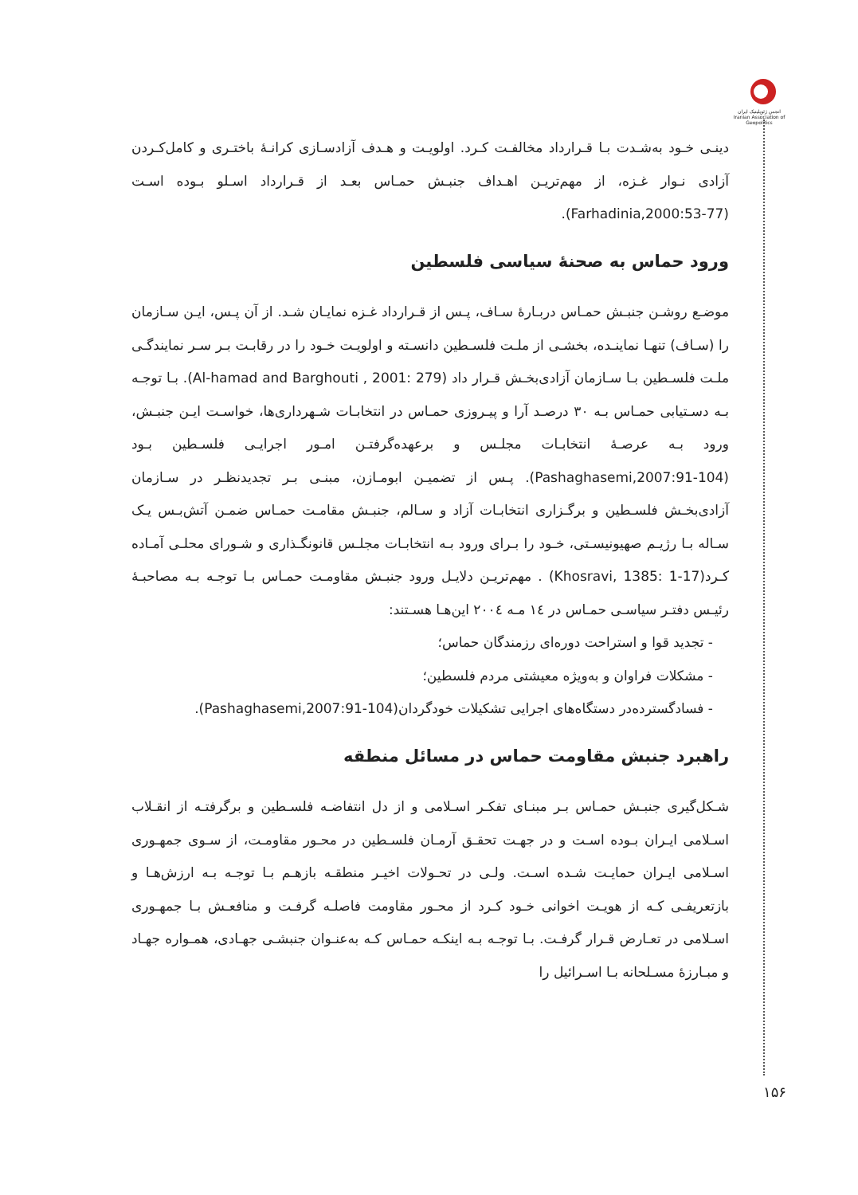انجمن ژئوپلیتیک ایران
Iranian Association of Geopolitics
دینـی خـود به‌شـدت بـا قـرارداد مخالفـت کـرد. اولویـت و هـدف آزادسـازی کرانـۀ باختـری و کامل‌کـردن آزادی نـوار غـزه، از مهم‌تریـن اهـداف جنبـش حمـاس بعـد از قـرارداد اسـلو بـوده اسـت (Farhadinia,2000:53-77).
ورود حماس به صحنۀ سیاسی فلسطین
موضـع روشـن جنبـش حمـاس دربـارۀ سـاف، پـس از قـرارداد غـزه نمایـان شـد. از آن پـس، ایـن سـازمان را (سـاف) تنهـا نماینـده، بخشـی از ملـت فلسـطین دانسـته و اولویـت خـود را در رقابـت بـر سـر نمایندگـی ملـت فلسـطین بـا سـازمان آزادی‌بخـش قـرار داد (Al-hamad and Barghouti , 2001: 279). بـا توجـه بـه دسـتیابی حمـاس بـه ۳۰ درصـد آرا و پیـروزی حمـاس در انتخابـات شـهرداری‌ها، خواسـت ایـن جنبـش، ورود بـه عرصـۀ انتخابـات مجلـس و برعهده‌گرفتـن امـور اجرایـی فلسـطین بـود (Pashaghasemi,2007:91-104). پـس از تضمیـن ابومـازن، مبنـی بـر تجدیدنظـر در سـازمان آزادی‌بخـش فلسـطین و برگـزاری انتخابـات آزاد و سـالم، جنبـش مقامـت حمـاس ضمـن آتش‌بـس یـک سـاله بـا رژیـم صهیونیسـتی، خـود را بـرای ورود بـه انتخابـات مجلـس قانونگـذاری و شـورای محلـی آمـاده کـرد(Khosravi, 1385: 1-17) . مهم‌تریـن دلایـل ورود جنبـش مقاومـت حمـاس بـا توجـه بـه مصاحبـۀ رئیـس دفتـر سیاسـی حمـاس در ۱٤ مـه ۲۰۰٤ این‌هـا هسـتند:
- تجدید قوا و استراحت دوره‌ای رزمندگان حماس؛
- مشکلات فراوان و به‌ویژه معیشتی مردم فلسطین؛
- فسادگسترده‌در دستگاه‌های اجرایی تشکیلات خودگردان(Pashaghasemi,2007:91-104).
راهبرد جنبش مقاومت حماس در مسائل منطقه
شـکل‌گیری جنبـش حمـاس بـر مبنـای تفکـر اسـلامی و از دل انتفاضـه فلسـطین و برگرفتـه از انقـلاب اسـلامی ایـران بـوده اسـت و در جهـت تحقـق آرمـان فلسـطین در محـور مقاومـت، از سـوی جمهـوری اسـلامی ایـران حمایـت شـده اسـت. ولـی در تحـولات اخیـر منطقـه بازهـم بـا توجـه بـه ارزش‌هـا و بازتعریفـی کـه از هویـت اخوانی خـود کـرد از محـور مقاومت فاصلـه گرفـت و منافعـش بـا جمهـوری اسـلامی در تعـارض قـرار گرفـت. بـا توجـه بـه اینکـه حمـاس کـه به‌عنـوان جنبشـی جهـادی، همـواره جهـاد و مبـارزۀ مسـلحانه بـا اسـرائیل را
۱۵۶